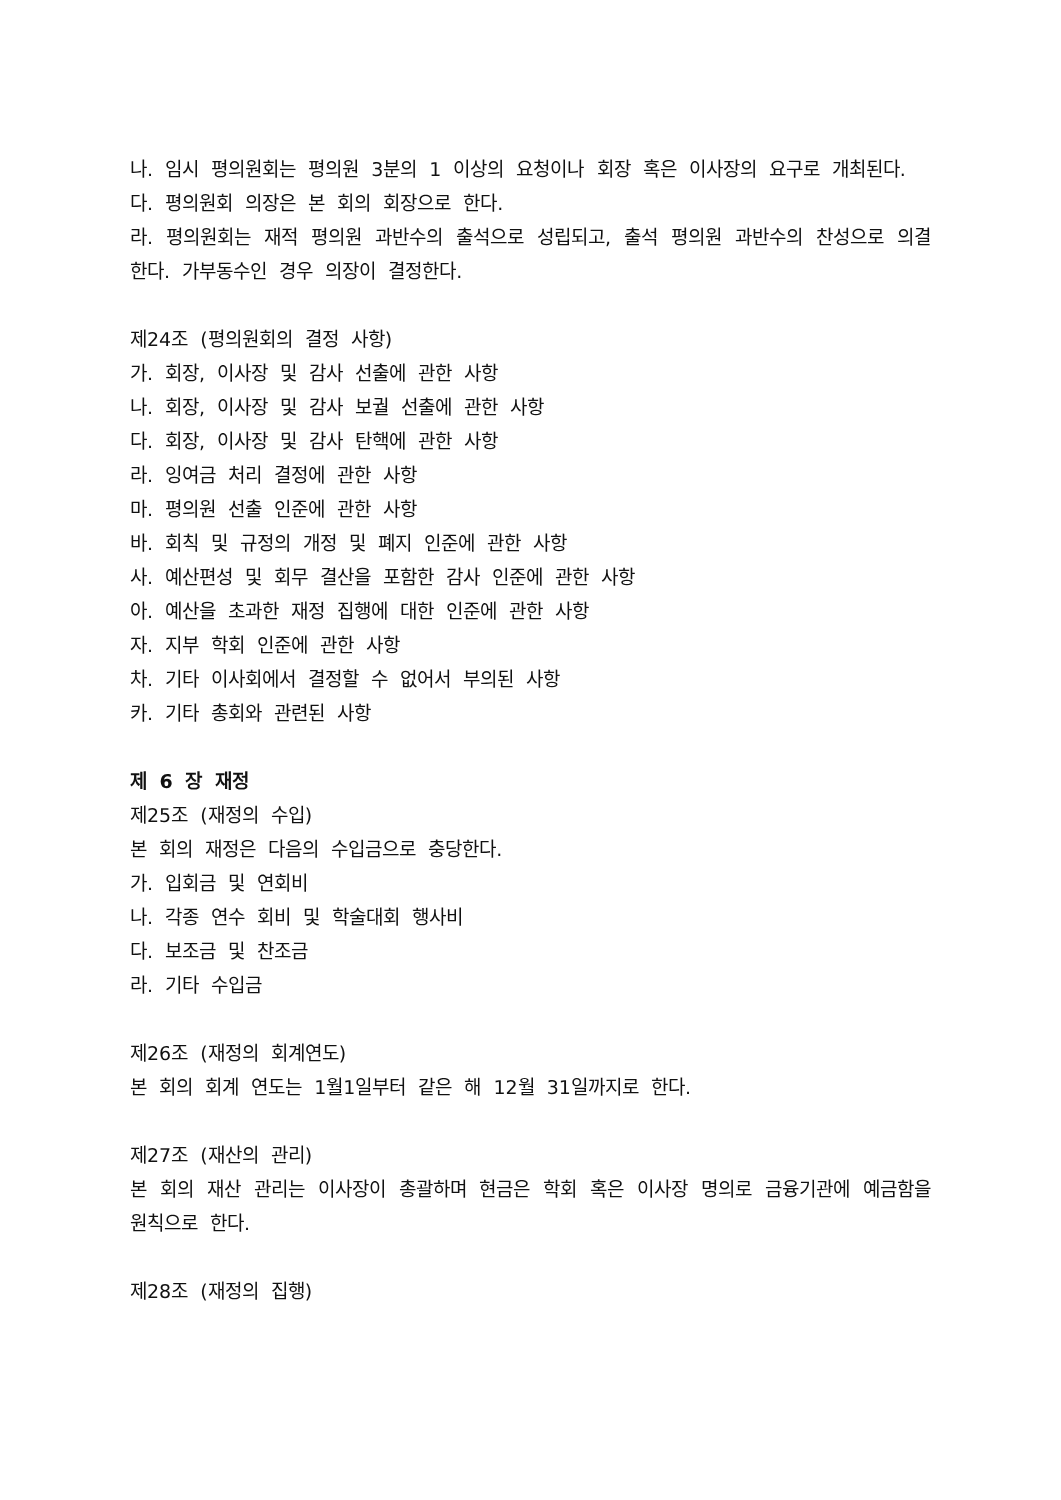나. 임시 평의원회는 평의원 3분의 1 이상의 요청이나 회장 혹은 이사장의 요구로 개최된다.
다. 평의원회 의장은 본 회의 회장으로 한다.
라. 평의원회는 재적 평의원 과반수의 출석으로 성립되고, 출석 평의원 과반수의 찬성으로 의결한다. 가부동수인 경우 의장이 결정한다.
제24조 (평의원회의 결정 사항)
가. 회장, 이사장 및 감사 선출에 관한 사항
나. 회장, 이사장 및 감사 보궐 선출에 관한 사항
다. 회장, 이사장 및 감사 탄핵에 관한 사항
라. 잉여금 처리 결정에 관한 사항
마. 평의원 선출 인준에 관한 사항
바. 회칙 및 규정의 개정 및 폐지 인준에 관한 사항
사. 예산편성 및 회무 결산을 포함한 감사 인준에 관한 사항
아. 예산을 초과한 재정 집행에 대한 인준에 관한 사항
자. 지부 학회 인준에 관한 사항
차. 기타 이사회에서 결정할 수 없어서 부의된 사항
카. 기타 총회와 관련된 사항
제 6 장 재정
제25조 (재정의 수입)
본 회의 재정은 다음의 수입금으로 충당한다.
가. 입회금 및 연회비
나. 각종 연수 회비 및 학술대회 행사비
다. 보조금 및 찬조금
라. 기타 수입금
제26조 (재정의 회계연도)
본 회의 회계 연도는 1월1일부터 같은 해 12월 31일까지로 한다.
제27조 (재산의 관리)
본 회의 재산 관리는 이사장이 총괄하며 현금은 학회 혹은 이사장 명의로 금융기관에 예금함을 원칙으로 한다.
제28조 (재정의 집행)